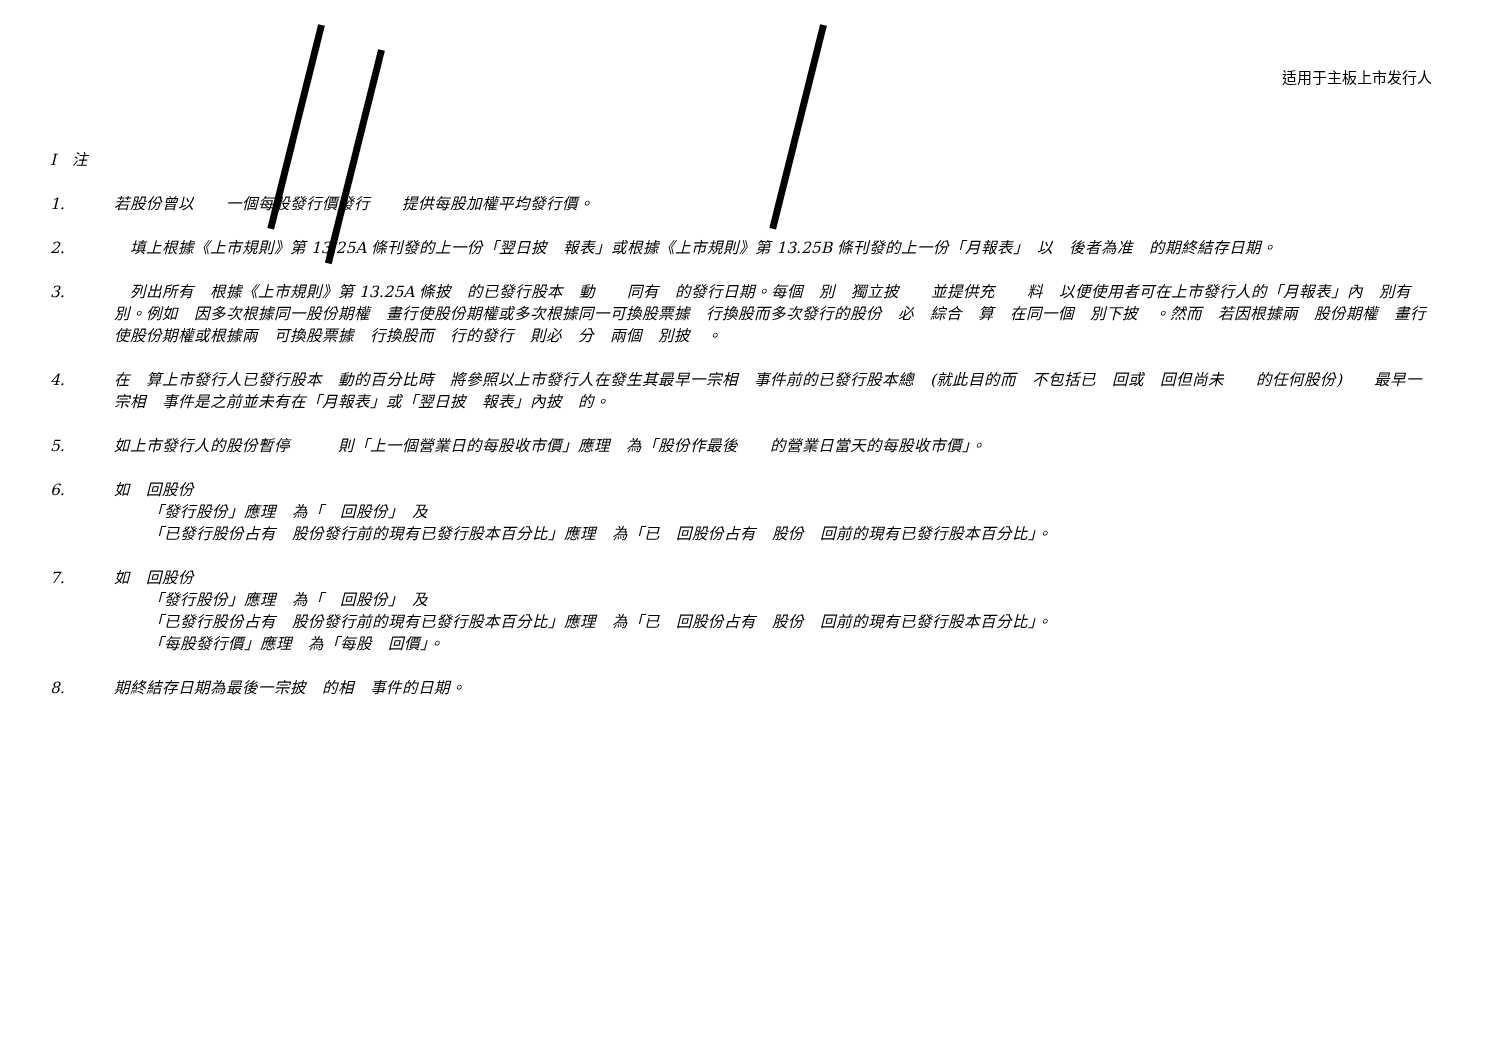适用于主板上市发行人
I　注
1. 若股份曾以　　一個每股發行價發行　　提供每股加權平均發行價。
2. 　填上根據《上市規則》第 13.25A 條刊發的上一份「翌日披　報表」或根據《上市規則》第 13.25B 條刊發的上一份「月報表」　以　後者為准　的期終結存日期。
3. 　列出所有　根據《上市規則》第 13.25A 條披　的已發行股本　動　　同有　的發行日期。每個　別　獨立披　　並提供充　　料　以便使用者可在上市發行人的「月報表」內　別有　　別。例如　因多次根據同一股份期權　畫行使股份期權或多次根據同一可換股票據　行換股而多次發行的股份　必　綜合　算　在同一個　別下披　。然而　若因根據兩　股份期權　畫行使股份期權或根據兩　可換股票據　行換股而　行的發行　則必　分　兩個　別披　。
4. 在　算上市發行人已發行股本　動的百分比時　將參照以上市發行人在發生其最早一宗相　事件前的已發行股本總　(就此目的而　不包括已　回或　回但尚未　　的任何股份)　　最早一宗相　事件是之前並未有在「月報表」或「翌日披　報表」內披　的。
5. 如上市發行人的股份暫停　　　則「上一個營業日的每股收市價」應理　為「股份作最後　　的營業日當天的每股收市價」。
6. 如　回股份
「發行股份」應理　為「　回股份」　及
「已發行股份占有　股份發行前的現有已發行股本百分比」應理　為「已　回股份占有　股份　回前的現有已發行股本百分比」。
7. 如　回股份
「發行股份」應理　為「　回股份」　及
「已發行股份占有　股份發行前的現有已發行股本百分比」應理　為「已　回股份占有　股份　回前的現有已發行股本百分比」。
「每股發行價」應理　為「每股　回價」。
8. 期終結存日期為最後一宗披　的相　事件的日期。